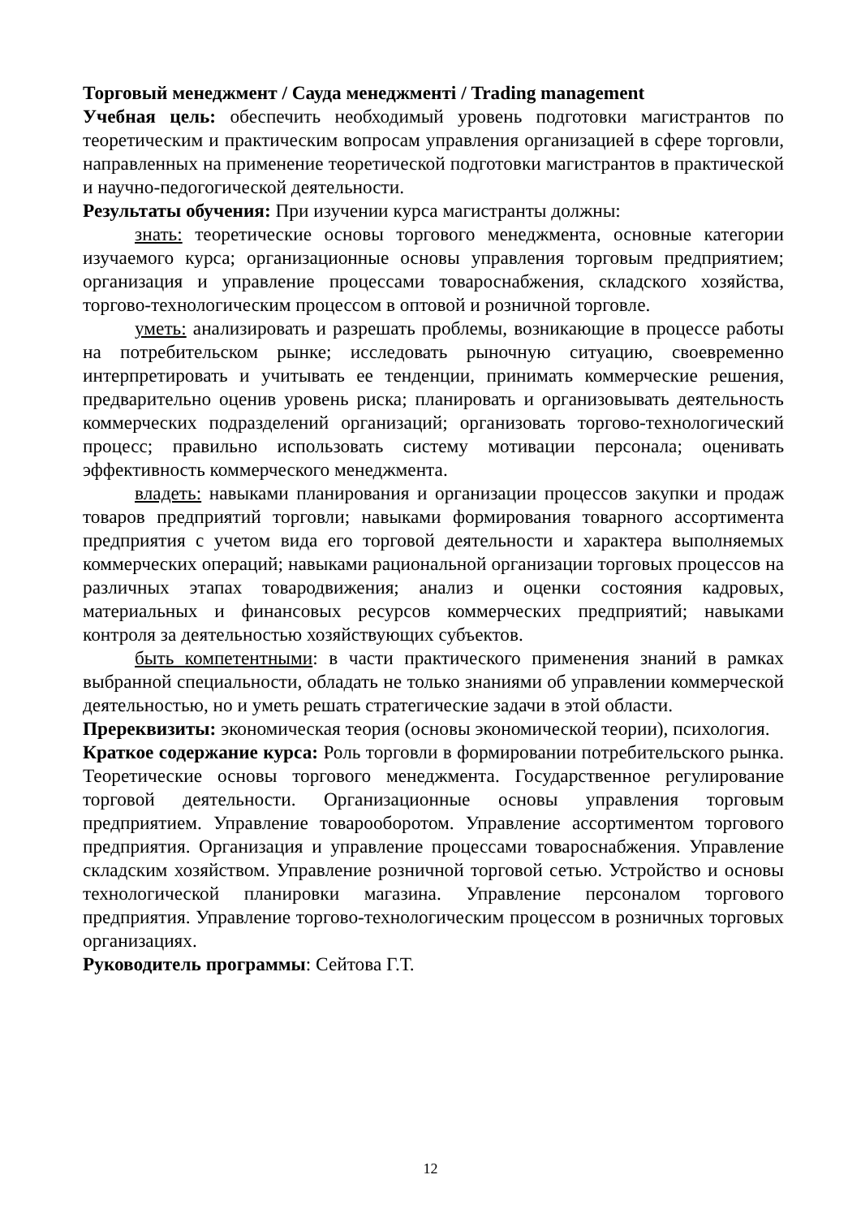Торговый менеджмент / Сауда менеджменті / Trading management
Учебная цель: обеспечить необходимый уровень подготовки магистрантов по теоретическим и практическим вопросам управления организацией в сфере торговли, направленных на применение теоретической подготовки магистрантов в практической и научно-педогогической деятельности.
Результаты обучения: При изучении курса магистранты должны:
знать: теоретические основы торгового менеджмента, основные категории изучаемого курса; организационные основы управления торговым предприятием; организация и управление процессами товароснабжения, складского хозяйства, торгово-технологическим процессом в оптовой и розничной торговле.
уметь: анализировать и разрешать проблемы, возникающие в процессе работы на потребительском рынке; исследовать рыночную ситуацию, своевременно интерпретировать и учитывать ее тенденции, принимать коммерческие решения, предварительно оценив уровень риска; планировать и организовывать деятельность коммерческих подразделений организаций; организовать торгово-технологический процесс; правильно использовать систему мотивации персонала; оценивать эффективность коммерческого менеджмента.
владеть: навыками планирования и организации процессов закупки и продаж товаров предприятий торговли; навыками формирования товарного ассортимента предприятия с учетом вида его торговой деятельности и характера выполняемых коммерческих операций; навыками рациональной организации торговых процессов на различных этапах товародвижения; анализ и оценки состояния кадровых, материальных и финансовых ресурсов коммерческих предприятий; навыками контроля за деятельностью хозяйствующих субъектов.
быть компетентными: в части практического применения знаний в рамках выбранной специальности, обладать не только знаниями об управлении коммерческой деятельностью, но и уметь решать стратегические задачи в этой области.
Пререквизиты: экономическая теория (основы экономической теории), психология.
Краткое содержание курса: Роль торговли в формировании потребительского рынка. Теоретические основы торгового менеджмента. Государственное регулирование торговой деятельности. Организационные основы управления торговым предприятием. Управление товарооборотом. Управление ассортиментом торгового предприятия. Организация и управление процессами товароснабжения. Управление складским хозяйством. Управление розничной торговой сетью. Устройство и основы технологической планировки магазина. Управление персоналом торгового предприятия. Управление торгово-технологическим процессом в розничных торговых организациях.
Руководитель программы: Сейтова Г.Т.
12